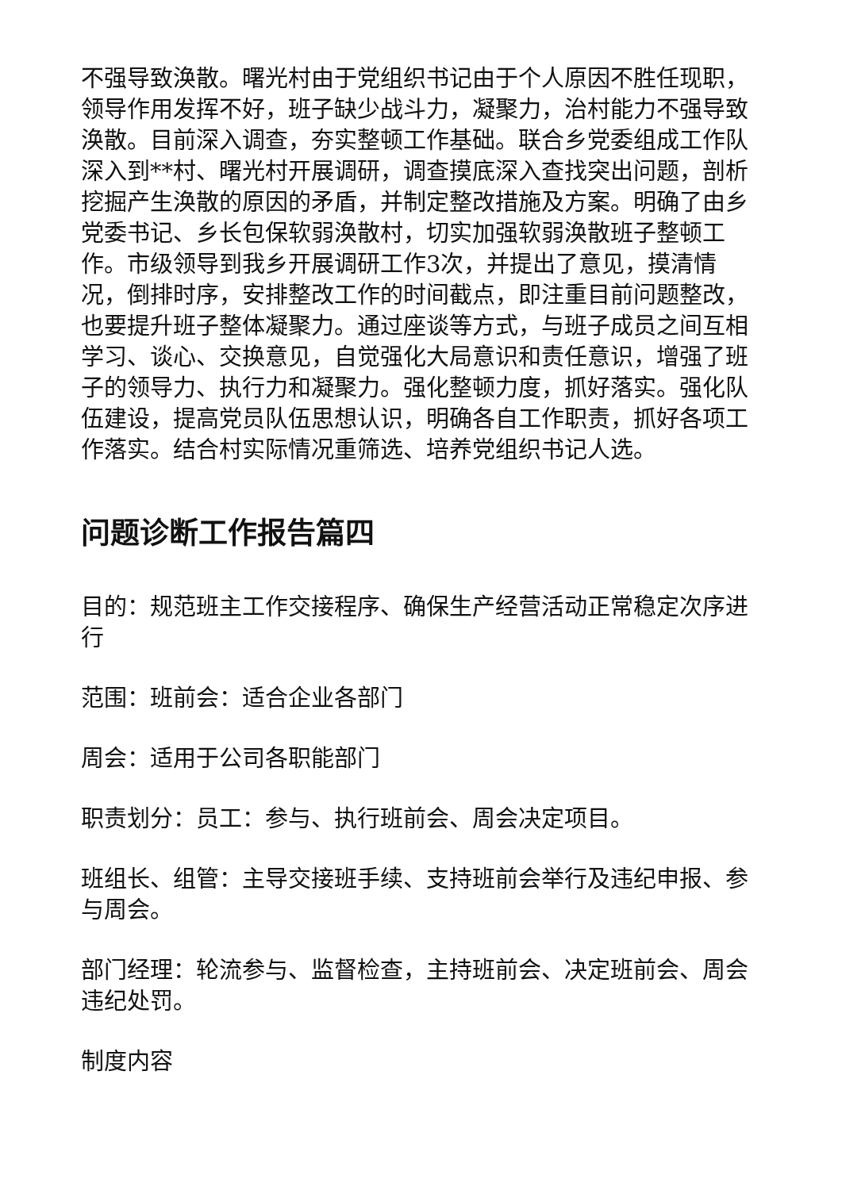不强导致涣散。曙光村由于党组织书记由于个人原因不胜任现职，领导作用发挥不好，班子缺少战斗力，凝聚力，治村能力不强导致涣散。目前深入调查，夯实整顿工作基础。联合乡党委组成工作队深入到**村、曙光村开展调研，调查摸底深入查找突出问题，剖析挖掘产生涣散的原因的矛盾，并制定整改措施及方案。明确了由乡党委书记、乡长包保软弱涣散村，切实加强软弱涣散班子整顿工作。市级领导到我乡开展调研工作3次，并提出了意见，摸清情况，倒排时序，安排整改工作的时间截点，即注重目前问题整改，也要提升班子整体凝聚力。通过座谈等方式，与班子成员之间互相学习、谈心、交换意见，自觉强化大局意识和责任意识，增强了班子的领导力、执行力和凝聚力。强化整顿力度，抓好落实。强化队伍建设，提高党员队伍思想认识，明确各自工作职责，抓好各项工作落实。结合村实际情况重筛选、培养党组织书记人选。
问题诊断工作报告篇四
目的：规范班主工作交接程序、确保生产经营活动正常稳定次序进行
范围：班前会：适合企业各部门
周会：适用于公司各职能部门
职责划分：员工：参与、执行班前会、周会决定项目。
班组长、组管：主导交接班手续、支持班前会举行及违纪申报、参与周会。
部门经理：轮流参与、监督检查，主持班前会、决定班前会、周会违纪处罚。
制度内容